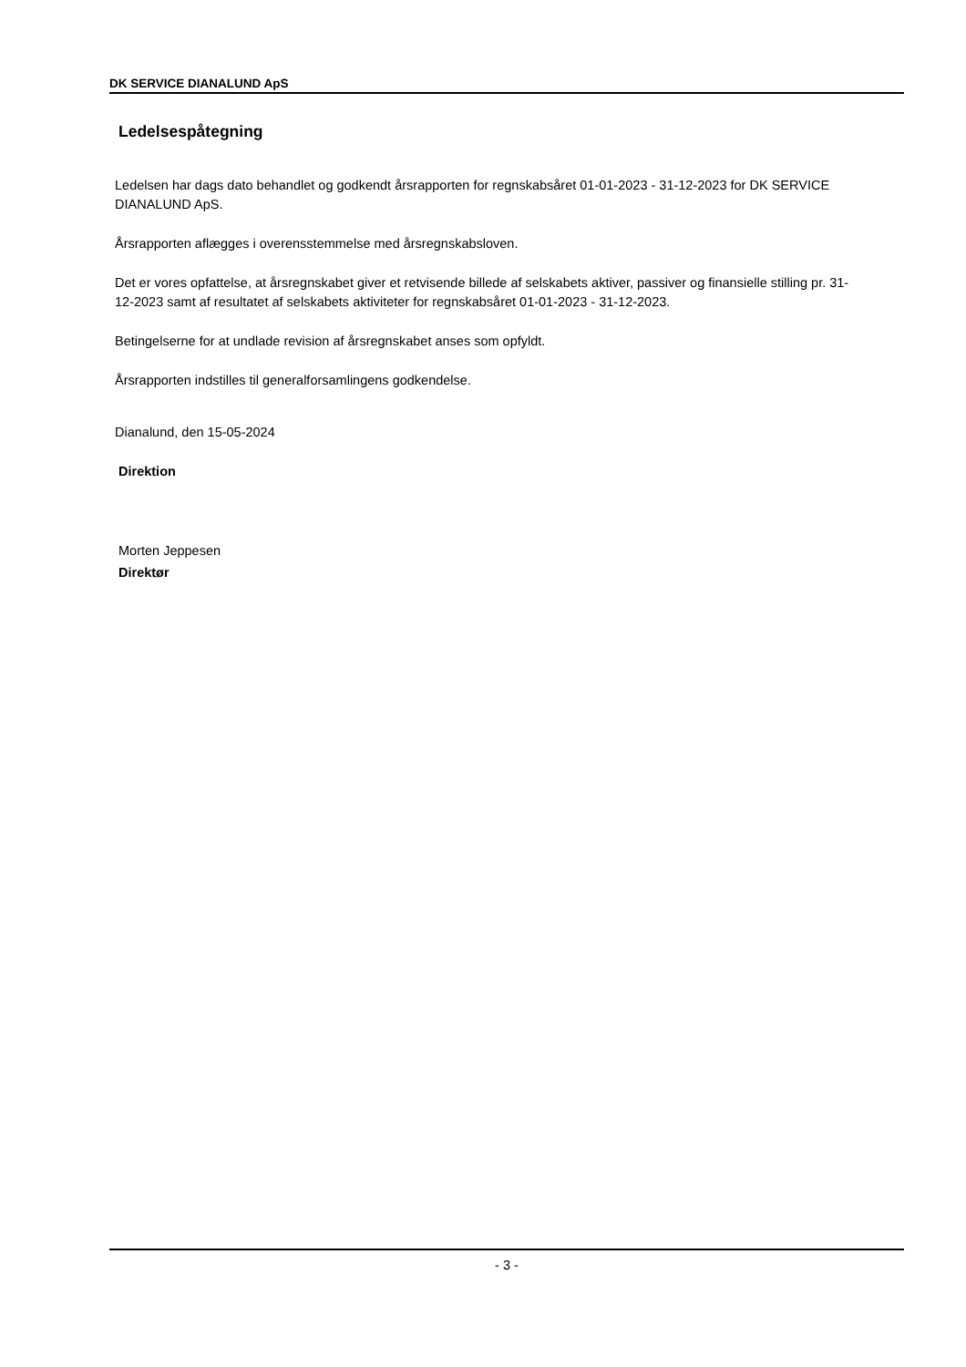DK SERVICE DIANALUND ApS
Ledelsespåtegning
Ledelsen har dags dato behandlet og godkendt årsrapporten for regnskabsåret 01-01-2023 - 31-12-2023 for DK SERVICE DIANALUND ApS.
Årsrapporten aflægges i overensstemmelse med årsregnskabsloven.
Det er vores opfattelse, at årsregnskabet giver et retvisende billede af selskabets aktiver, passiver og finansielle stilling pr. 31-12-2023 samt af resultatet af selskabets aktiviteter for regnskabsåret 01-01-2023 - 31-12-2023.
Betingelserne for at undlade revision af årsregnskabet anses som opfyldt.
Årsrapporten indstilles til generalforsamlingens godkendelse.
Dianalund, den 15-05-2024
Direktion
Morten Jeppesen
Direktør
- 3 -